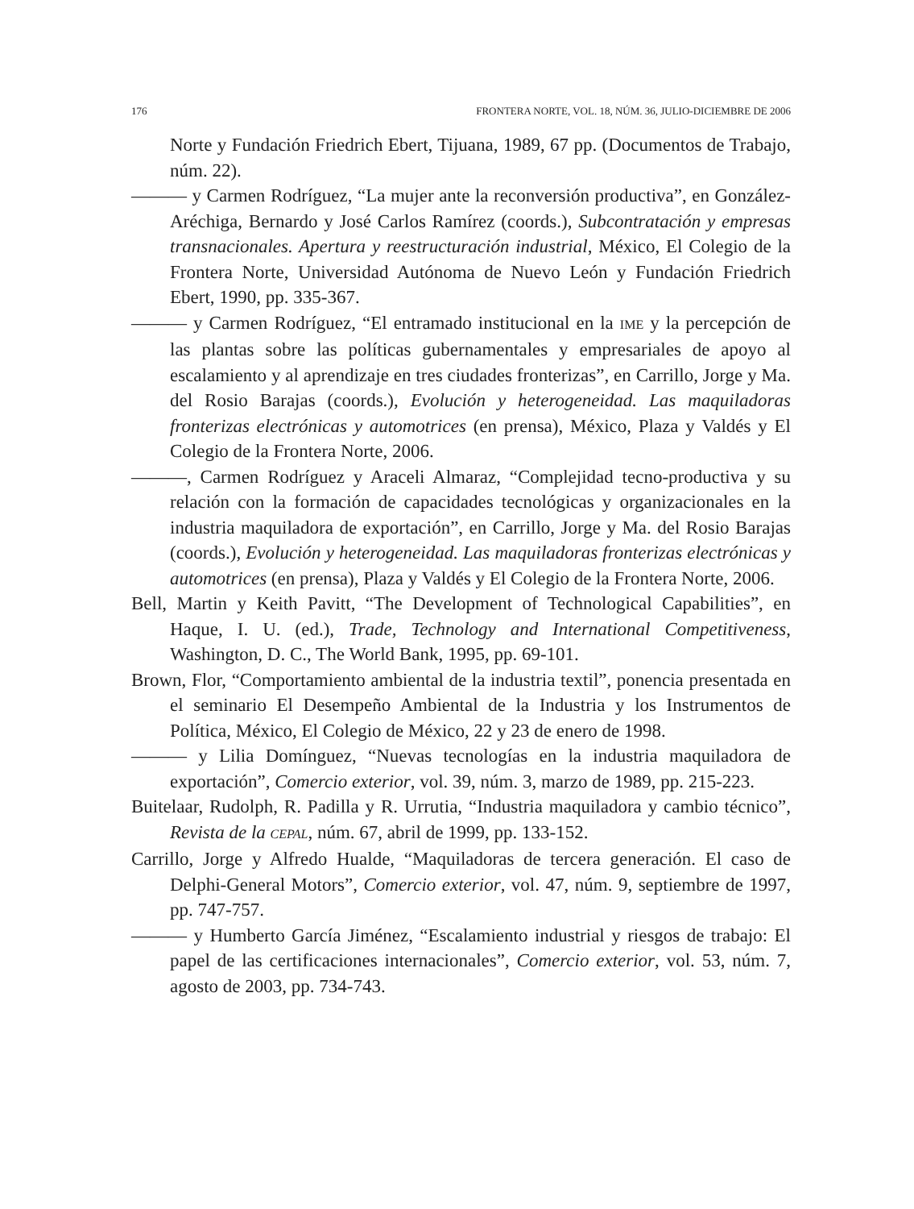176 FRONTERA NORTE, VOL. 18, NÚM. 36, JULIO-DICIEMBRE DE 2006
Norte y Fundación Friedrich Ebert, Tijuana, 1989, 67 pp. (Documentos de Trabajo, núm. 22).
——— y Carmen Rodríguez, “La mujer ante la reconversión productiva”, en González-Aréchiga, Bernardo y José Carlos Ramírez (coords.), Subcontratación y empresas transnacionales. Apertura y reestructuración industrial, México, El Colegio de la Frontera Norte, Universidad Autónoma de Nuevo León y Fundación Friedrich Ebert, 1990, pp. 335-367.
——— y Carmen Rodríguez, “El entramado institucional en la IME y la percepción de las plantas sobre las políticas gubernamentales y empresariales de apoyo al escalamiento y al aprendizaje en tres ciudades fronterizas”, en Carrillo, Jorge y Ma. del Rosio Barajas (coords.), Evolución y heterogeneidad. Las maquiladoras fronterizas electrónicas y automotrices (en prensa), México, Plaza y Valdés y El Colegio de la Frontera Norte, 2006.
———, Carmen Rodríguez y Araceli Almaraz, “Complejidad tecno-productiva y su relación con la formación de capacidades tecnológicas y organizacionales en la industria maquiladora de exportación”, en Carrillo, Jorge y Ma. del Rosio Barajas (coords.), Evolución y heterogeneidad. Las maquiladoras fronterizas electrónicas y automotrices (en prensa), Plaza y Valdés y El Colegio de la Frontera Norte, 2006.
Bell, Martin y Keith Pavitt, “The Development of Technological Capabilities”, en Haque, I. U. (ed.), Trade, Technology and International Competitiveness, Washington, D. C., The World Bank, 1995, pp. 69-101.
Brown, Flor, “Comportamiento ambiental de la industria textil”, ponencia presentada en el seminario El Desempeño Ambiental de la Industria y los Instrumentos de Política, México, El Colegio de México, 22 y 23 de enero de 1998.
——— y Lilia Domínguez, “Nuevas tecnologías en la industria maquiladora de exportación”, Comercio exterior, vol. 39, núm. 3, marzo de 1989, pp. 215-223.
Buitelaar, Rudolph, R. Padilla y R. Urrutia, “Industria maquiladora y cambio técnico”, Revista de la CEPAL, núm. 67, abril de 1999, pp. 133-152.
Carrillo, Jorge y Alfredo Hualde, “Maquiladoras de tercera generación. El caso de Delphi-General Motors”, Comercio exterior, vol. 47, núm. 9, septiembre de 1997, pp. 747-757.
——— y Humberto García Jiménez, “Escalamiento industrial y riesgos de trabajo: El papel de las certificaciones internacionales”, Comercio exterior, vol. 53, núm. 7, agosto de 2003, pp. 734-743.